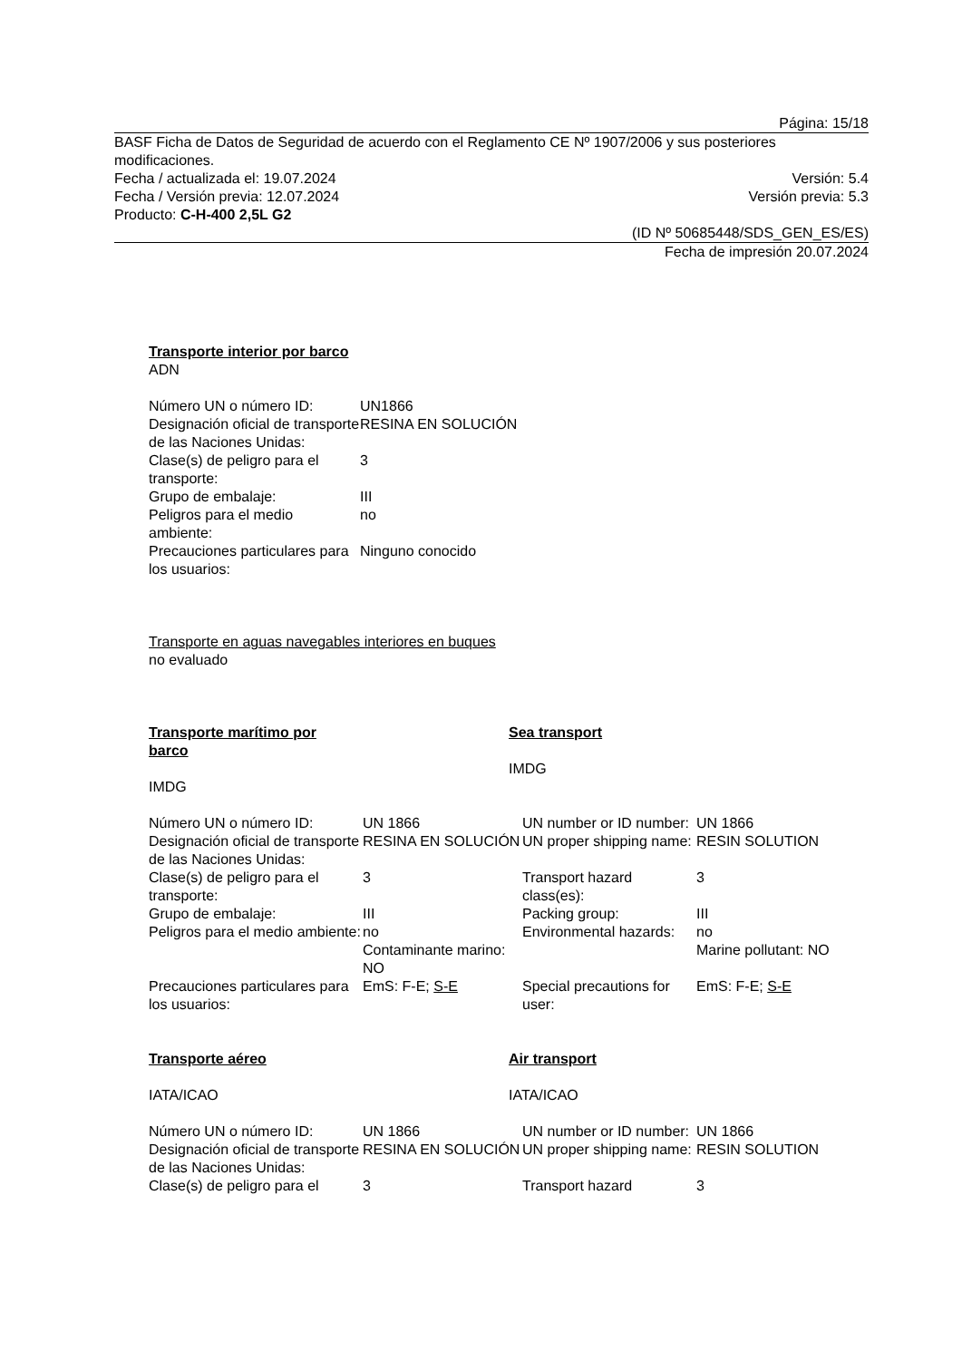Página: 15/18
BASF Ficha de Datos de Seguridad de acuerdo con el Reglamento CE Nº 1907/2006 y sus posteriores modificaciones.
Fecha / actualizada el: 19.07.2024 Versión: 5.4
Fecha / Versión previa: 12.07.2024 Versión previa: 5.3
Producto: C-H-400 2,5L G2
(ID Nº 50685448/SDS_GEN_ES/ES)
Fecha de impresión 20.07.2024
Transporte interior por barco
ADN
| Número UN o número ID: | UN1866 |
| Designación oficial de transporte de las Naciones Unidas: | RESINA EN SOLUCIÓN |
| Clase(s) de peligro para el transporte: | 3 |
| Grupo de embalaje: | III |
| Peligros para el medio ambiente: | no |
| Precauciones particulares para los usuarios: | Ninguno conocido |
Transporte en aguas navegables interiores en buques
no evaluado
Transporte marítimo por barco
IMDG
Sea transport
IMDG
| Número UN o número ID: | UN 1866 | UN number or ID number: | UN 1866 |
| Designación oficial de transporte de las Naciones Unidas: | RESINA EN SOLUCIÓN | UN proper shipping name: | RESIN SOLUTION |
| Clase(s) de peligro para el transporte: | 3 | Transport hazard class(es): | 3 |
| Grupo de embalaje: | III | Packing group: | III |
| Peligros para el medio ambiente: | no Contaminante marino: NO | Environmental hazards: | no Marine pollutant: NO |
| Precauciones particulares para los usuarios: | EmS: F-E; S-E | Special precautions for user: | EmS: F-E; S-E |
Transporte aéreo
IATA/ICAO
Air transport
IATA/ICAO
| Número UN o número ID: | UN 1866 | UN number or ID number: | UN 1866 |
| Designación oficial de transporte de las Naciones Unidas: | RESINA EN SOLUCIÓN | UN proper shipping name: | RESIN SOLUTION |
| Clase(s) de peligro para el | 3 | Transport hazard | 3 |